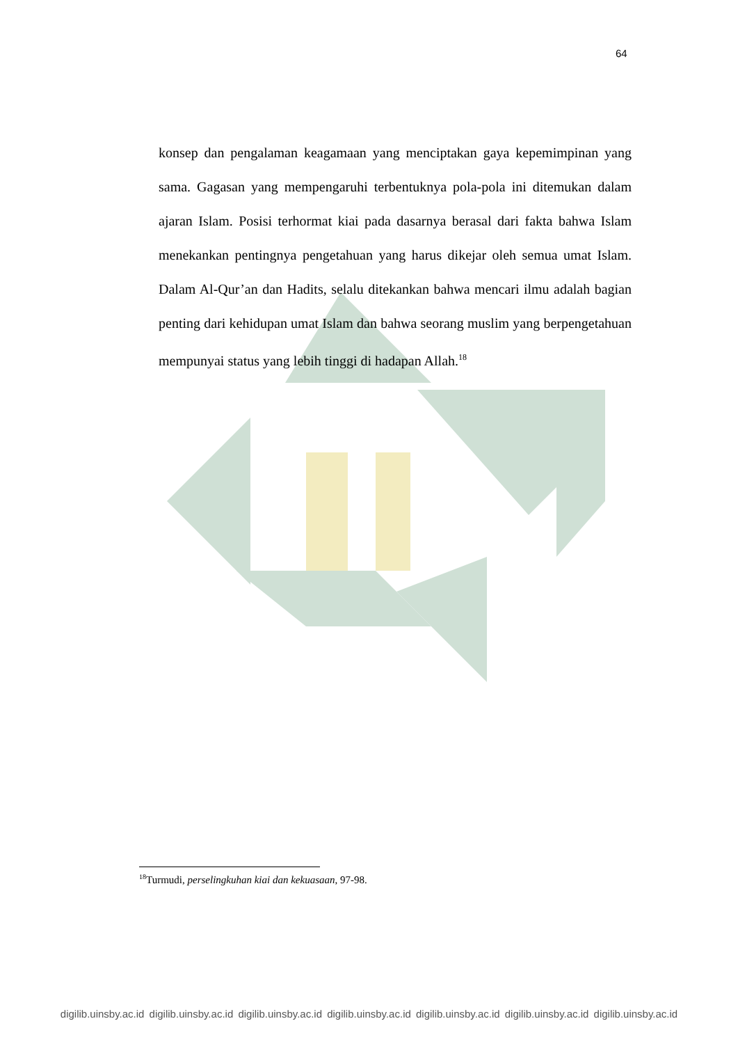64
konsep dan pengalaman keagamaan yang menciptakan gaya kepemimpinan yang sama. Gagasan yang mempengaruhi terbentuknya pola-pola ini ditemukan dalam ajaran Islam. Posisi terhormat kiai pada dasarnya berasal dari fakta bahwa Islam menekankan pentingnya pengetahuan yang harus dikejar oleh semua umat Islam. Dalam Al-Qur’an dan Hadits, selalu ditekankan bahwa mencari ilmu adalah bagian penting dari kehidupan umat Islam dan bahwa seorang muslim yang berpengetahuan mempunyai status yang lebih tinggi di hadapan Allah.<sup>18</sup>
<sup>18</sup> Turmudi, perselingkuhan kiai dan kekuasaan, 97-98.
digilib.uinsby.ac.id digilib.uinsby.ac.id digilib.uinsby.ac.id digilib.uinsby.ac.id digilib.uinsby.ac.id digilib.uinsby.ac.id digilib.uinsby.ac.id